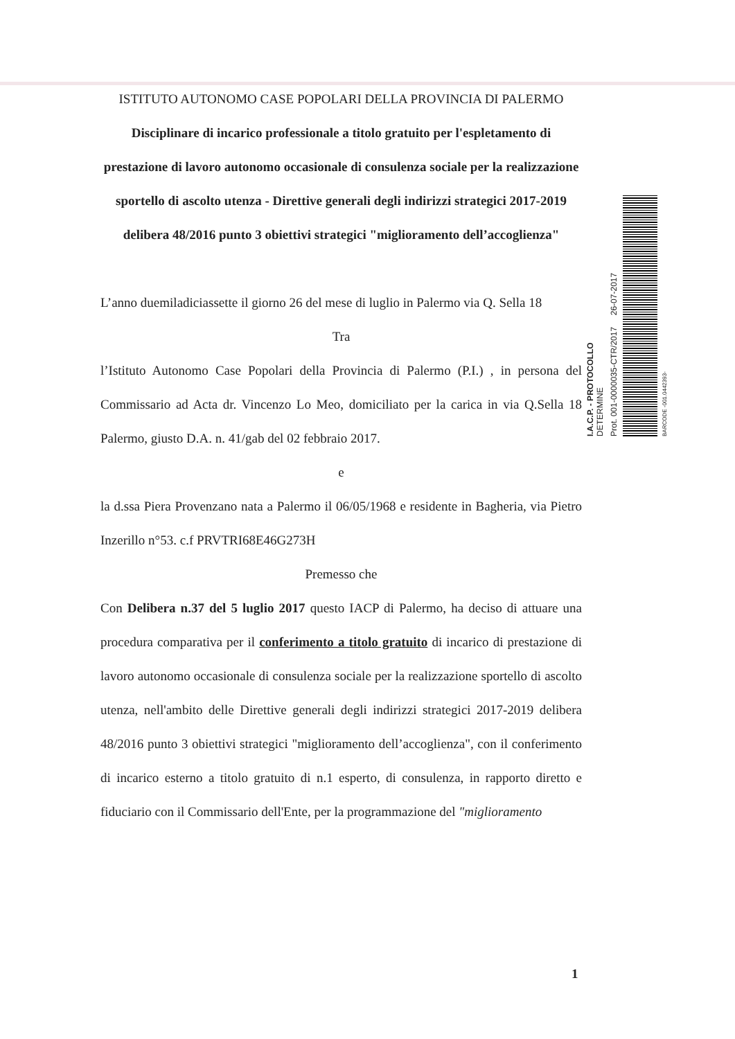ISTITUTO AUTONOMO CASE POPOLARI DELLA PROVINCIA DI PALERMO
Disciplinare di incarico professionale a titolo gratuito per l'espletamento di prestazione di lavoro autonomo occasionale di consulenza sociale per la realizzazione sportello di ascolto utenza - Direttive generali degli indirizzi strategici 2017-2019 delibera 48/2016 punto 3 obiettivi strategici "miglioramento dell’accoglienza"
L’anno duemiladiciassette il giorno 26 del mese di luglio in Palermo via Q. Sella 18
Tra
l’Istituto Autonomo Case Popolari della Provincia di Palermo (P.I.) , in persona del Commissario ad Acta dr. Vincenzo Lo Meo, domiciliato per la carica in via Q.Sella 18 Palermo, giusto D.A. n. 41/gab del 02 febbraio 2017.
e
la d.ssa Piera Provenzano nata a Palermo il 06/05/1968 e residente in Bagheria, via Pietro Inzerillo n°53. c.f PRVTRI68E46G273H
Premesso che
Con Delibera n.37 del 5 luglio 2017 questo IACP di Palermo, ha deciso di attuare una procedura comparativa per il conferimento a titolo gratuito di incarico di prestazione di lavoro autonomo occasionale di consulenza sociale per la realizzazione sportello di ascolto utenza, nell'ambito delle Direttive generali degli indirizzi strategici 2017-2019 delibera 48/2016 punto 3 obiettivi strategici "miglioramento dell’accoglienza", con il conferimento di incarico esterno a titolo gratuito di n.1 esperto, di consulenza, in rapporto diretto e fiduciario con il Commissario dell'Ente, per la programmazione del "miglioramento
I.A.C.P. - PROTOCOLLO
DETERMINE
Prot. 001-0000035-CTR/2017 26-07-2017
BARCODE -001.0442393-
1